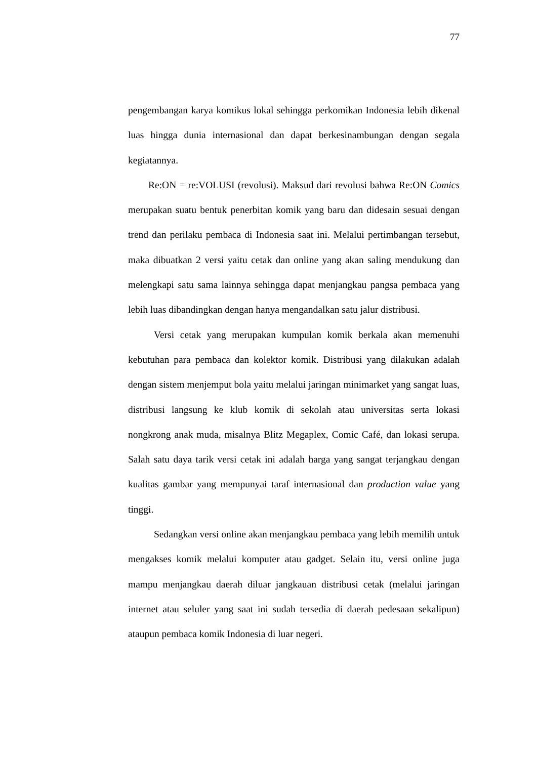77
pengembangan karya komikus lokal sehingga perkomikan Indonesia lebih dikenal luas hingga dunia internasional dan dapat berkesinambungan dengan segala kegiatannya.
Re:ON = re:VOLUSI (revolusi). Maksud dari revolusi bahwa Re:ON Comics merupakan suatu bentuk penerbitan komik yang baru dan didesain sesuai dengan trend dan perilaku pembaca di Indonesia saat ini. Melalui pertimbangan tersebut, maka dibuatkan 2 versi yaitu cetak dan online yang akan saling mendukung dan melengkapi satu sama lainnya sehingga dapat menjangkau pangsa pembaca yang lebih luas dibandingkan dengan hanya mengandalkan satu jalur distribusi.
Versi cetak yang merupakan kumpulan komik berkala akan memenuhi kebutuhan para pembaca dan kolektor komik. Distribusi yang dilakukan adalah dengan sistem menjemput bola yaitu melalui jaringan minimarket yang sangat luas, distribusi langsung ke klub komik di sekolah atau universitas serta lokasi nongkrong anak muda, misalnya Blitz Megaplex, Comic Café, dan lokasi serupa. Salah satu daya tarik versi cetak ini adalah harga yang sangat terjangkau dengan kualitas gambar yang mempunyai taraf internasional dan production value yang tinggi.
Sedangkan versi online akan menjangkau pembaca yang lebih memilih untuk mengakses komik melalui komputer atau gadget. Selain itu, versi online juga mampu menjangkau daerah diluar jangkauan distribusi cetak (melalui jaringan internet atau seluler yang saat ini sudah tersedia di daerah pedesaan sekalipun) ataupun pembaca komik Indonesia di luar negeri.